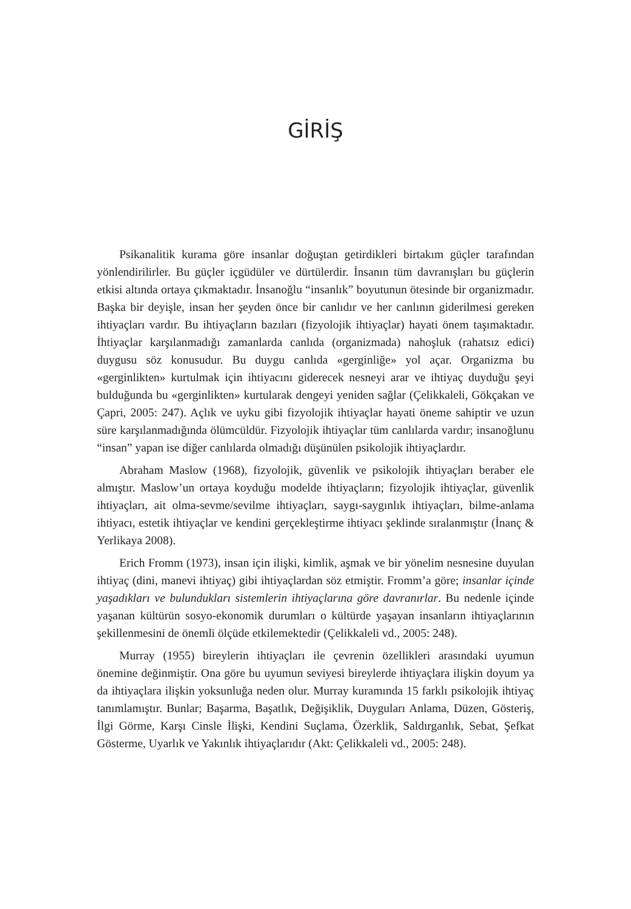GİRİŞ
Psikanalitik kurama göre insanlar doğuştan getirdikleri birtakım güçler tarafından yönlendirilirler. Bu güçler içgüdüler ve dürtülerdir. İnsanın tüm davranışları bu güçlerin etkisi altında ortaya çıkmaktadır. İnsanoğlu “insanlık” boyutunun ötesinde bir organizmadır. Başka bir deyişle, insan her şeyden önce bir canlıdır ve her canlının giderilmesi gereken ihtiyaçları vardır. Bu ihtiyaçların bazıları (fizyolojik ihtiyaçlar) hayati önem taşımaktadır. İhtiyaçlar karşılanmadığı zamanlarda canlıda (organizmada) nahoşluk (rahatsız edici) duygusu söz konusudur. Bu duygu canlıda «gerginliğe» yol açar. Organizma bu «gerginlikten» kurtulmak için ihtiyacını giderecek nesneyi arar ve ihtiyaç duyduğu şeyi bulduğunda bu «gerginlikten» kurtularak dengeyi yeniden sağlar (Çelikkaleli, Gökçakan ve Çapri, 2005: 247). Açlık ve uyku gibi fizyolojik ihtiyaçlar hayati öneme sahiptir ve uzun süre karşılanmadığında ölümcüldür. Fizyolojik ihtiyaçlar tüm canlılarda vardır; insanoğlunu “insan” yapan ise diğer canlılarda olmadığı düşünülen psikolojik ihtiyaçlardır.
Abraham Maslow (1968), fizyolojik, güvenlik ve psikolojik ihtiyaçları beraber ele almıştır. Maslow’un ortaya koyduğu modelde ihtiyaçların; fizyolojik ihtiyaçlar, güvenlik ihtiyaçları, ait olma-sevme/sevilme ihtiyaçları, saygı-saygınlık ihtiyaçları, bilme-anlama ihtiyacı, estetik ihtiyaçlar ve kendini gerçekleştirme ihtiyacı şeklinde sıralanmıştır (İnanç & Yerlikaya 2008).
Erich Fromm (1973), insan için ilişki, kimlik, aşmak ve bir yönelim nesnesine duyulan ihtiyaç (dini, manevi ihtiyaç) gibi ihtiyaçlardan söz etmiştir. Fromm’a göre; insanlar içinde yaşadıkları ve bulundukları sistemlerin ihtiyaçlarına göre davranırlar. Bu nedenle içinde yaşanan kültürün sosyo-ekonomik durumları o kültürde yaşayan insanların ihtiyaçlarının şekillenmesini de önemli ölçüde etkilemektedir (Çelikkaleli vd., 2005: 248).
Murray (1955) bireylerin ihtiyaçları ile çevrenin özellikleri arasındaki uyumun önemine değinmiştir. Ona göre bu uyumun seviyesi bireylerde ihtiyaçlara ilişkin doyum ya da ihtiyaçlara ilişkin yoksunluğa neden olur. Murray kuramında 15 farklı psikolojik ihtiyaç tanımlamıştır. Bunlar; Başarma, Başatlık, Değişiklik, Duyguları Anlama, Düzen, Gösteriş, İlgi Görme, Karşı Cinsle İlişki, Kendini Suçlama, Özerklik, Saldırganlık, Sebat, Şefkat Gösterme, Uyarlık ve Yakınlık ihtiyaçlarıdır (Akt: Çelikkaleli vd., 2005: 248).